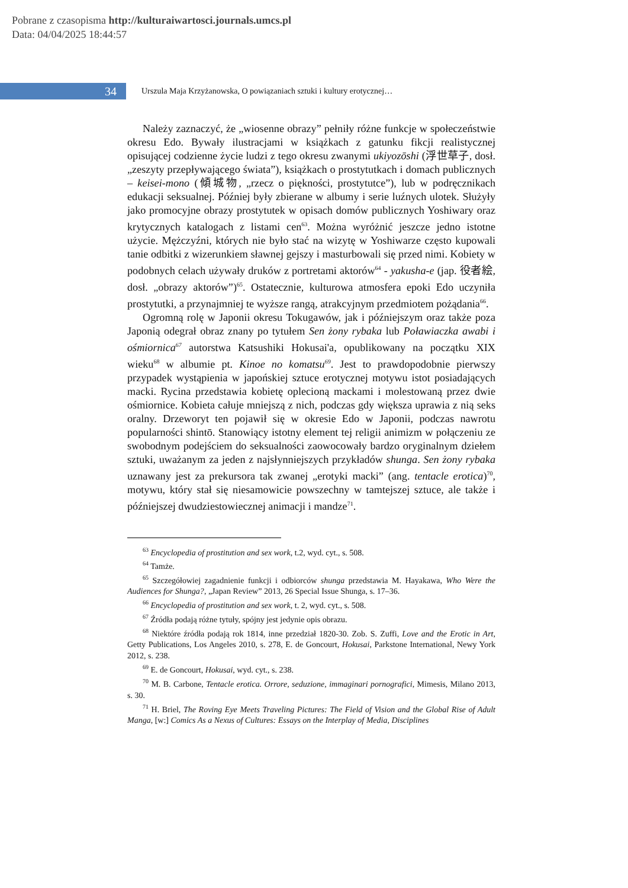Pobrane z czasopisma http://kulturaiwartosci.journals.umcs.pl
Data: 04/04/2025 18:44:57
34
Urszula Maja Krzyżanowska, O powiązaniach sztuki i kultury erotycznej…
Należy zaznaczyć, że „wiosenne obrazy” pełniły różne funkcje w społeczeństwie okresu Edo. Bywały ilustracjami w książkach z gatunku fikcji realistycznej opisującej codzienne życie ludzi z tego okresu zwanymi ukiyozōshi (浮世草子, dosł. „zeszyty przepływającego świata”), książkach o prostytutkach i domach publicznych – keisei-mono (傾城物, „rzecz o piękności, prostytutce”), lub w podręcznikach edukacji seksualnej. Później były zbierane w albumy i serie luźnych ulotek. Służyły jako promocyjne obrazy prostytutek w opisach domów publicznych Yoshiwary oraz krytycznych katalogach z listami cen<sup>63</sup>. Można wyróżnić jeszcze jedno istotne użycie. Mężczyźni, których nie było stać na wizytę w Yoshiwarze często kupowali tanie odbitki z wizerunkiem sławnej gejszy i masturbowali się przed nimi. Kobiety w podobnych celach używały druków z portretami aktorów<sup>64</sup> - yakusha-e (jap. 役者絵, dosł. „obrazy aktorów”)<sup>65</sup>. Ostatecznie, kulturowa atmosfera epoki Edo uczyniła prostytutki, a przynajmniej te wyższe rangą, atrakcyjnym przedmiotem pożądania<sup>66</sup>.
Ogromną rolę w Japonii okresu Tokugawów, jak i późniejszym oraz także poza Japonią odegrał obraz znany po tytułem Sen żony rybaka lub Poławiaczka awabi i ośmiornica<sup>67</sup> autorstwa Katsushiki Hokusai'a, opublikowany na początku XIX wieku<sup>68</sup> w albumie pt. Kinoe no komatsu<sup>69</sup>. Jest to prawdopodobnie pierwszy przypadek wystąpienia w japońskiej sztuce erotycznej motywu istot posiadających macki. Rycina przedstawia kobietę oplecioną mackami i molestowaną przez dwie ośmiornice. Kobieta całuje mniejszą z nich, podczas gdy większa uprawia z nią seks oralny. Drzeworyt ten pojawił się w okresie Edo w Japonii, podczas nawrotu popularności shintō. Stanowiący istotny element tej religii animizm w połączeniu ze swobodnym podejściem do seksualności zaowocowały bardzo oryginalnym dziełem sztuki, uważanym za jeden z najsłynniejszych przykładów shunga. Sen żony rybaka uznawany jest za prekursora tak zwanej „erotyki macki” (ang. tentacle erotica)<sup>70</sup>, motywu, który stał się niesamowicie powszechny w tamtejszej sztuce, ale także i późniejszej dwudziestowiecznej animacji i mandze<sup>71</sup>.
<sup>63</sup> Encyclopedia of prostitution and sex work, t.2, wyd. cyt., s. 508.
<sup>64</sup> Tamże.
<sup>65</sup> Szczegółowiej zagadnienie funkcji i odbiorców shunga przedstawia M. Hayakawa, Who Were the Audiences for Shunga?, „Japan Review” 2013, 26 Special Issue Shunga, s. 17–36.
<sup>66</sup> Encyclopedia of prostitution and sex work, t. 2, wyd. cyt., s. 508.
<sup>67</sup> Źródła podają różne tytuły, spójny jest jedynie opis obrazu.
<sup>68</sup> Niektóre źródła podają rok 1814, inne przedział 1820-30. Zob. S. Zuffi, Love and the Erotic in Art, Getty Publications, Los Angeles 2010, s. 278, E. de Goncourt, Hokusai, Parkstone International, Newy York 2012, s. 238.
<sup>69</sup> E. de Goncourt, Hokusai, wyd. cyt., s. 238.
<sup>70</sup> M. B. Carbone, Tentacle erotica. Orrore, seduzione, immaginari pornografici, Mimesis, Milano 2013, s. 30.
<sup>71</sup> H. Briel, The Roving Eye Meets Traveling Pictures: The Field of Vision and the Global Rise of Adult Manga, [w:] Comics As a Nexus of Cultures: Essays on the Interplay of Media, Disciplines